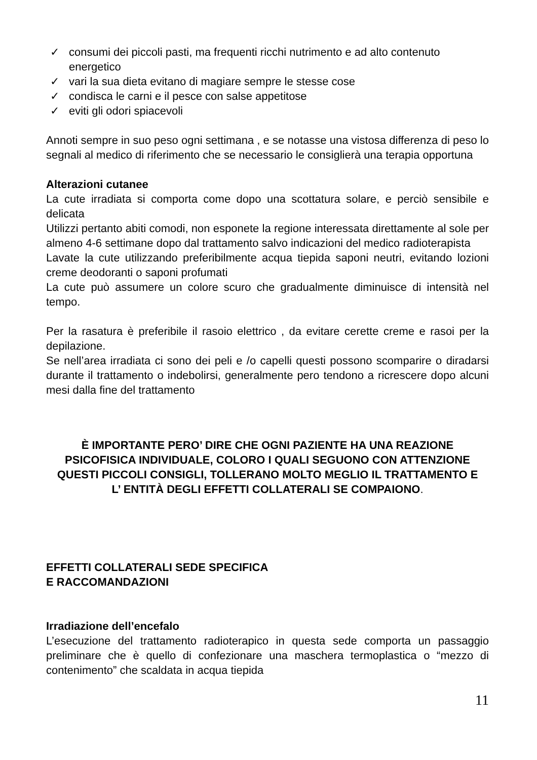✓ consumi dei piccoli pasti, ma frequenti ricchi nutrimento e ad alto contenuto energetico
✓ vari la sua dieta evitano di magiare sempre le stesse cose
✓ condisca le carni e il pesce con salse appetitose
✓ eviti gli odori spiacevoli
Annoti sempre in suo peso ogni settimana , e se notasse una vistosa differenza di peso lo segnali al medico di riferimento che se necessario le consiglierà una terapia opportuna
Alterazioni cutanee
La cute irradiata si comporta come dopo una scottatura solare, e perciò sensibile e delicata
Utilizzi pertanto abiti comodi, non esponete la regione interessata direttamente al sole per almeno 4-6 settimane dopo dal trattamento salvo indicazioni del medico radioterapista
Lavate la cute utilizzando preferibilmente acqua tiepida saponi neutri, evitando lozioni creme deodoranti o saponi profumati
La cute può assumere un colore scuro che gradualmente diminuisce di intensità nel tempo.
Per la rasatura è preferibile il rasoio elettrico , da evitare cerette creme e rasoi per la depilazione.
Se nell’area irradiata ci sono dei peli e /o capelli questi possono scomparire o diradarsi durante il trattamento o indebolirsi, generalmente pero tendono a ricrescere dopo alcuni mesi dalla fine del trattamento
È IMPORTANTE PERO’ DIRE CHE OGNI PAZIENTE HA UNA REAZIONE PSICOFISICA INDIVIDUALE, COLORO I QUALI SEGUONO CON ATTENZIONE QUESTI PICCOLI CONSIGLI, TOLLERANO MOLTO MEGLIO IL TRATTAMENTO E L’ ENTITÀ DEGLI EFFETTI COLLATERALI SE COMPAIONO.
EFFETTI COLLATERALI SEDE SPECIFICA
E RACCOMANDAZIONI
Irradiazione dell’encefalo
L’esecuzione del trattamento radioterapico in questa sede comporta un passaggio preliminare che è quello di confezionare una maschera termoplastica o “mezzo di contenimento” che scaldata in acqua tiepida
11